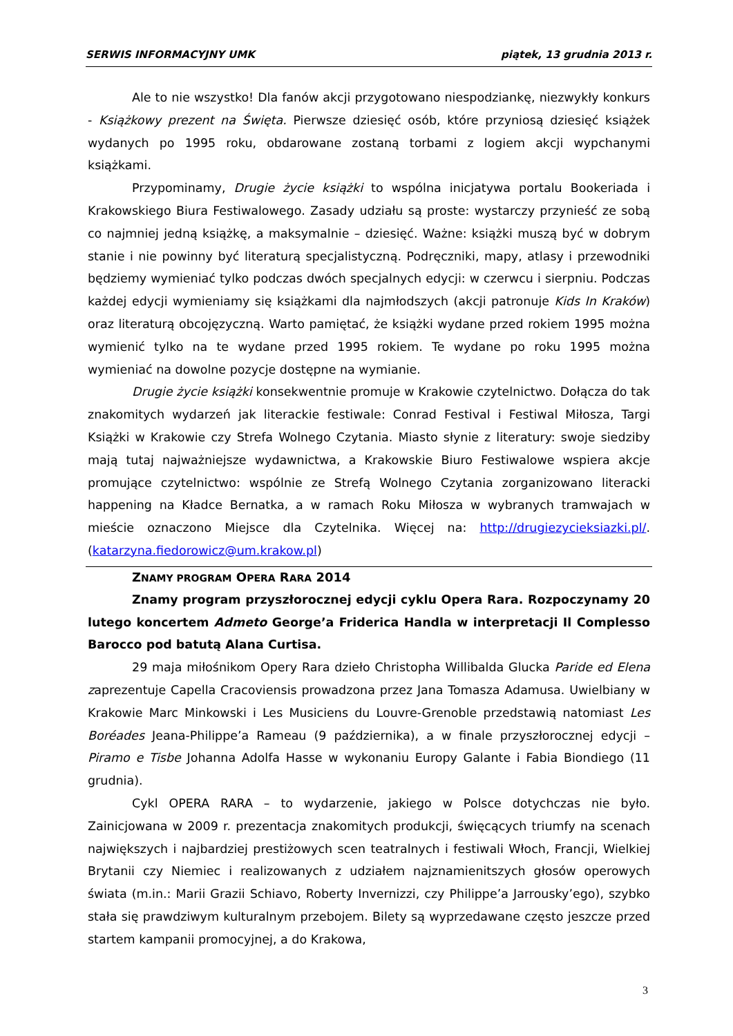SERWIS INFORMACYJNY UMK piątek, 13 grudnia 2013 r.
Ale to nie wszystko! Dla fanów akcji przygotowano niespodziankę, niezwykły konkurs - Książkowy prezent na Święta. Pierwsze dziesięć osób, które przyniosą dziesięć książek wydanych po 1995 roku, obdarowane zostaną torbami z logiem akcji wypchanymi książkami.
Przypominamy, Drugie życie książki to wspólna inicjatywa portalu Bookeriada i Krakowskiego Biura Festiwalowego. Zasady udziału są proste: wystarczy przynieść ze sobą co najmniej jedną książkę, a maksymalnie – dziesięć. Ważne: książki muszą być w dobrym stanie i nie powinny być literaturą specjalistyczną. Podręczniki, mapy, atlasy i przewodniki będziemy wymieniać tylko podczas dwóch specjalnych edycji: w czerwcu i sierpniu. Podczas każdej edycji wymieniamy się książkami dla najmłodszych (akcji patronuje Kids In Kraków) oraz literaturą obcojęzyczną. Warto pamiętać, że książki wydane przed rokiem 1995 można wymienić tylko na te wydane przed 1995 rokiem. Te wydane po roku 1995 można wymieniać na dowolne pozycje dostępne na wymianie.
Drugie życie książki konsekwentnie promuje w Krakowie czytelnictwo. Dołącza do tak znakomitych wydarzeń jak literackie festiwale: Conrad Festival i Festiwal Miłosza, Targi Książki w Krakowie czy Strefa Wolnego Czytania. Miasto słynie z literatury: swoje siedziby mają tutaj najważniejsze wydawnictwa, a Krakowskie Biuro Festiwalowe wspiera akcje promujące czytelnictwo: wspólnie ze Strefą Wolnego Czytania zorganizowano literacki happening na Kładce Bernatka, a w ramach Roku Miłosza w wybranych tramwajach w mieście oznaczono Miejsce dla Czytelnika. Więcej na: http://drugiezycieksiazki.pl/. (katarzyna.fiedorowicz@um.krakow.pl)
ZNAMY PROGRAM OPERA RARA 2014
Znamy program przyszłorocznej edycji cyklu Opera Rara. Rozpoczynamy 20 lutego koncertem Admeto George’a Friderica Handla w interpretacji Il Complesso Barocco pod batutą Alana Curtisa.
29 maja miłośnikom Opery Rara dzieło Christopha Willibalda Glucka Paride ed Elena zaprezentuje Capella Cracoviensis prowadzona przez Jana Tomasza Adamusa. Uwielbiany w Krakowie Marc Minkowski i Les Musiciens du Louvre-Grenoble przedstawią natomiast Les Boréades Jeana-Philippe’a Rameau (9 października), a w finale przyszłorocznej edycji – Piramo e Tisbe Johanna Adolfa Hasse w wykonaniu Europy Galante i Fabia Biondiego (11 grudnia).
Cykl OPERA RARA – to wydarzenie, jakiego w Polsce dotychczas nie było. Zainicjowana w 2009 r. prezentacja znakomitych produkcji, święcących triumfy na scenach największych i najbardziej prestiżowych scen teatralnych i festiwali Włoch, Francji, Wielkiej Brytanii czy Niemiec i realizowanych z udziałem najznamienitszych głosów operowych świata (m.in.: Marii Grazii Schiavo, Roberty Invernizzi, czy Philippe’a Jarrousky’ego), szybko stała się prawdziwym kulturalnym przebojem. Bilety są wyprzedawane często jeszcze przed startem kampanii promocyjnej, a do Krakowa,
3